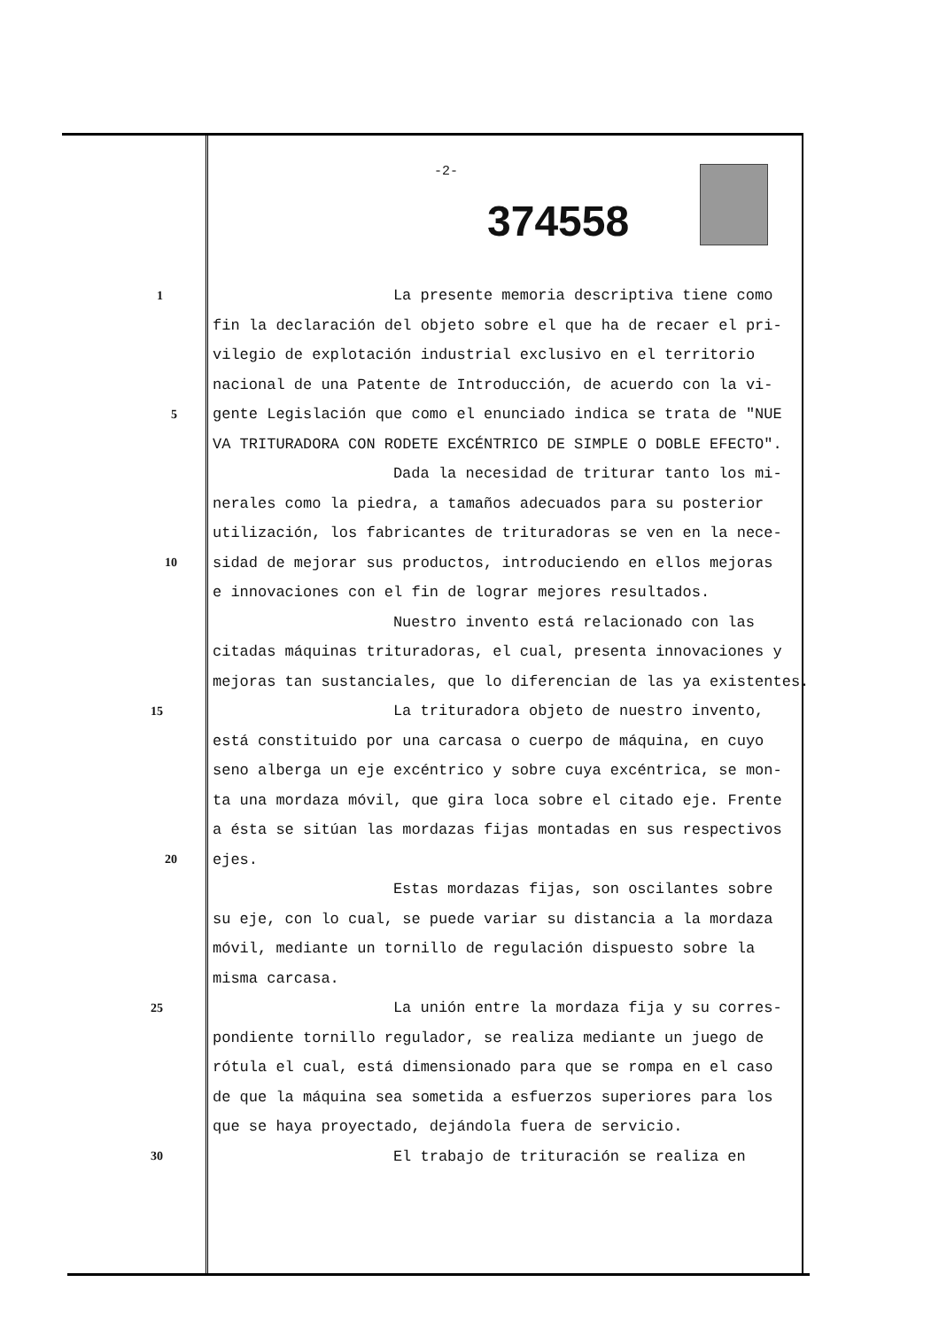-2-
374558
1 La presente memoria descriptiva tiene como
fin la declaración del objeto sobre el que ha de recaer el pri-
vilegio de explotación industrial exclusivo en el territorio
nacional de una Patente de Introducción, de acuerdo con la vi-
5 gente Legislación que como el enunciado indica se trata de "NUE
VA TRITURADORA CON RODETE EXCÉNTRICO DE SIMPLE O DOBLE EFECTO".
Dada la necesidad de triturar tanto los mi-
nerales como la piedra, a tamaños adecuados para su posterior
utilización, los fabricantes de trituradoras se ven en la nece-
10 sidad de mejorar sus productos, introduciendo en ellos mejoras
e innovaciones con el fin de lograr mejores resultados.
Nuestro invento está relacionado con las
citadas máquinas trituradoras, el cual, presenta innovaciones y
mejoras tan sustanciales, que lo diferencian de las ya existentes.
15 La trituradora objeto de nuestro invento,
está constituido por una carcasa o cuerpo de máquina, en cuyo
seno alberga un eje excéntrico y sobre cuya excéntrica, se mon-
ta una mordaza móvil, que gira loca sobre el citado eje. Frente
a ésta se sitúan las mordazas fijas montadas en sus respectivos
20 ejes.
Estas mordazas fijas, son oscilantes sobre
su eje, con lo cual, se puede variar su distancia a la mordaza
móvil, mediante un tornillo de regulación dispuesto sobre la
misma carcasa.
25 La unión entre la mordaza fija y su corres-
pondiente tornillo regulador, se realiza mediante un juego de
rótula el cual, está dimensionado para que se rompa en el caso
de que la máquina sea sometida a esfuerzos superiores para los
que se haya proyectado, dejándola fuera de servicio.
30 El trabajo de trituración se realiza en